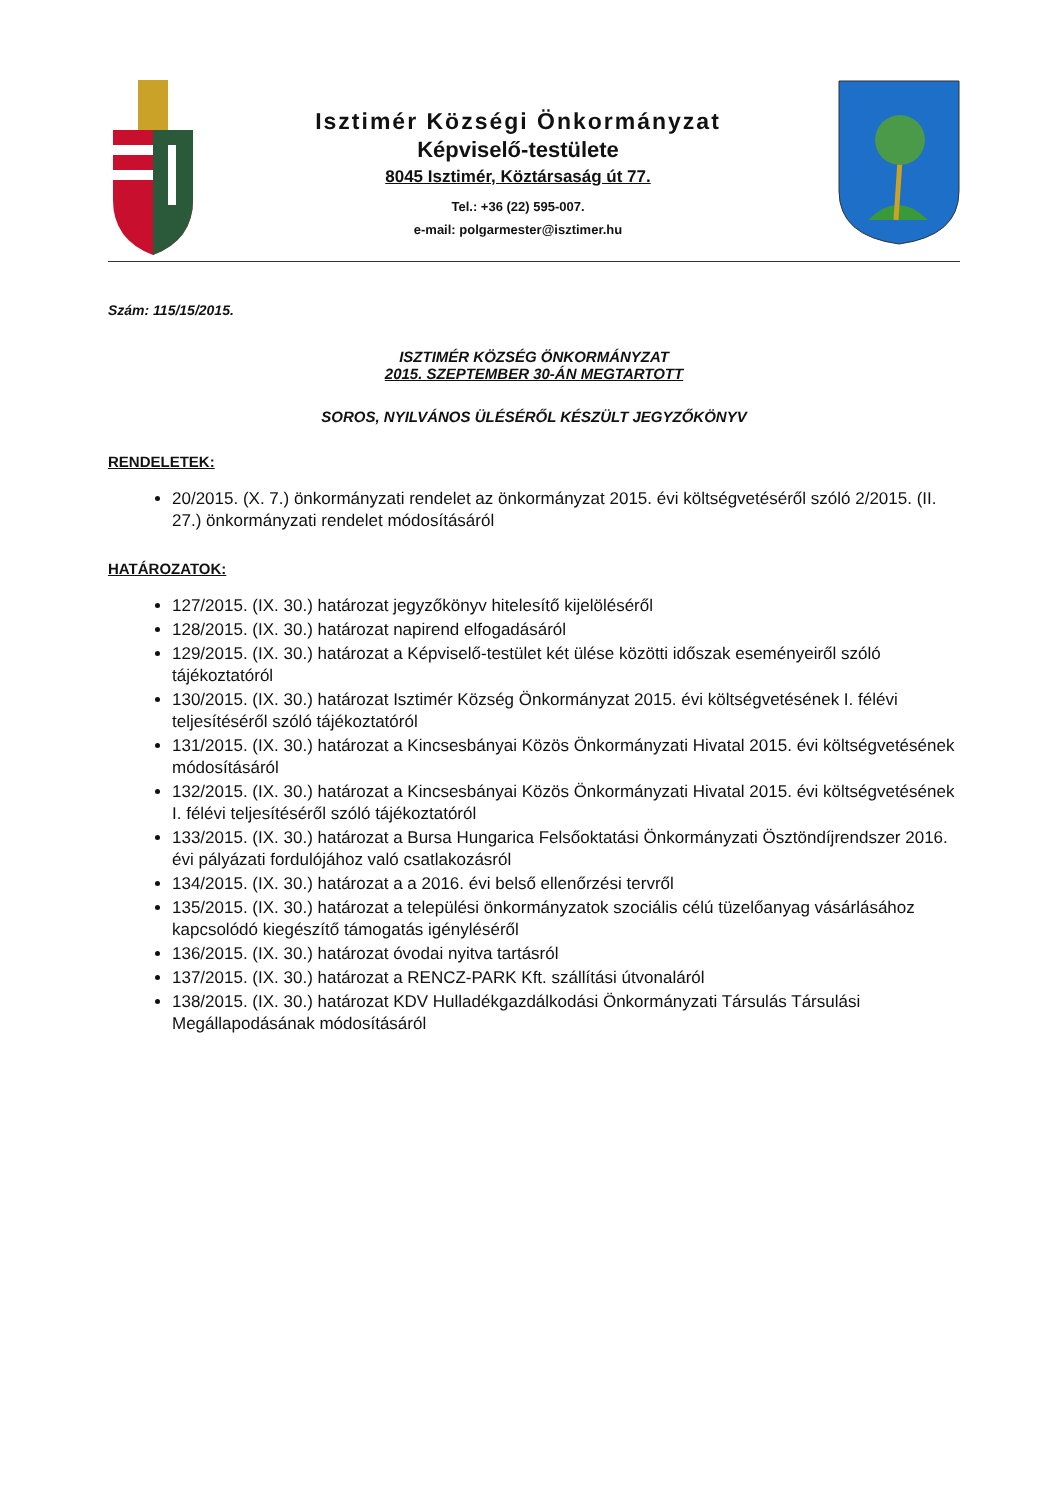Isztimér Községi Önkormányzat
Képviselő-testülete
8045 Isztimér, Köztársaság út 77.
Tel.: +36 (22) 595-007.
e-mail: polgarmester@isztimer.hu
Szám: 115/15/2015.
ISZTIMÉR KÖZSÉG ÖNKORMÁNYZAT
2015. SZEPTEMBER 30-ÁN MEGTARTOTT
SOROS, NYILVÁNOS ÜLÉSÉRŐL KÉSZÜLT JEGYZŐKÖNYV
RENDELETEK:
20/2015. (X. 7.) önkormányzati rendelet az önkormányzat 2015. évi költségvetéséről szóló 2/2015. (II. 27.) önkormányzati rendelet módosításáról
HATÁROZATOK:
127/2015. (IX. 30.) határozat jegyzőkönyv hitelesítő kijelöléséről
128/2015. (IX. 30.) határozat napirend elfogadásáról
129/2015. (IX. 30.) határozat a Képviselő-testület két ülése közötti időszak eseményeiről szóló tájékoztatóról
130/2015. (IX. 30.) határozat Isztimér Község Önkormányzat 2015. évi költségvetésének I. félévi teljesítéséről szóló tájékoztatóról
131/2015. (IX. 30.) határozat a Kincsesbányai Közös Önkormányzati Hivatal 2015. évi költségvetésének módosításáról
132/2015. (IX. 30.) határozat a Kincsesbányai Közös Önkormányzati Hivatal 2015. évi költségvetésének I. félévi teljesítéséről szóló tájékoztatóról
133/2015. (IX. 30.) határozat a Bursa Hungarica Felsőoktatási Önkormányzati Ösztöndíjrendszer 2016. évi pályázati fordulójához való csatlakozásról
134/2015. (IX. 30.) határozat a a 2016. évi belső ellenőrzési tervről
135/2015. (IX. 30.) határozat a települési önkormányzatok szociális célú tüzelőanyag vásárlásához kapcsolódó kiegészítő támogatás igényléséről
136/2015. (IX. 30.) határozat óvodai nyitva tartásról
137/2015. (IX. 30.) határozat a RENCZ-PARK Kft. szállítási útvonaláról
138/2015. (IX. 30.) határozat KDV Hulladékgazdálkodási Önkormányzati Társulás Társulási Megállapodásának módosításáról